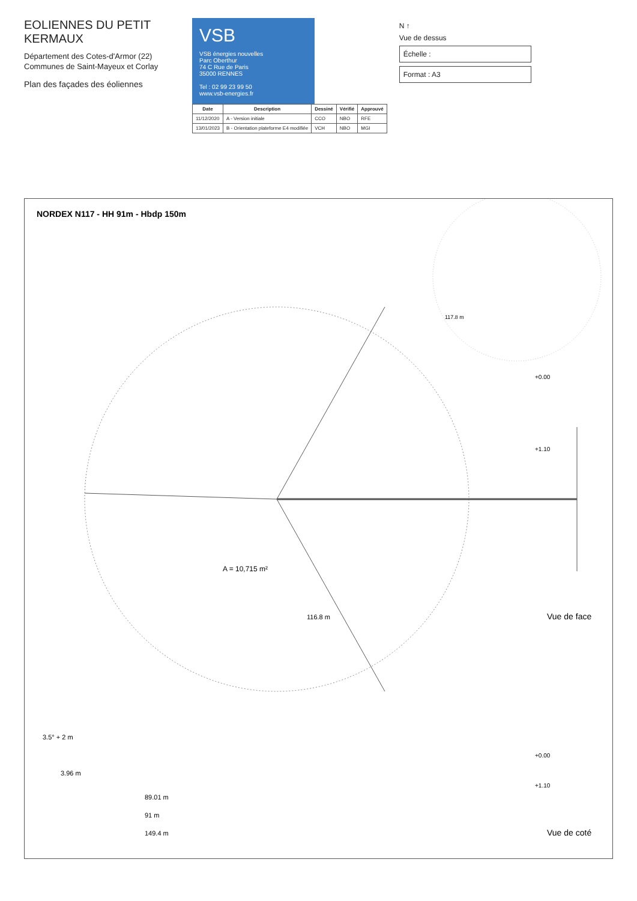EOLIENNES DU PETIT KERMAUX
Département des Cotes-d'Armor (22)
Communes de Saint-Mayeux et Corlay
Plan des façades des éoliennes
VSB
VSB énergies nouvelles
Parc Oberthur
74 C Rue de Paris
35000 RENNES
Tel : 02 99 23 99 50
www.vsb-energies.fr
| Date | Description | Dessiné | Vérifié | Approuvé |
| --- | --- | --- | --- | --- |
| 11/12/2020 | A - Version initiale | CCO | NBO | RFE |
| 13/01/2023 | B - Orientation plateforme E4 modifiée | VCH | NBO | MGI |
N ↑
Vue de dessus
Échelle :
Format : A3
NORDEX N117 - HH 91m - Hbdp 150m
A = 10,715 m²
116.8 m
+0.00
+1.10
Vue de face
117.8 m
3.5° + 2 m
3.96 m
89.01 m
91 m
149.4 m
+0.00
+1.10
Vue de coté